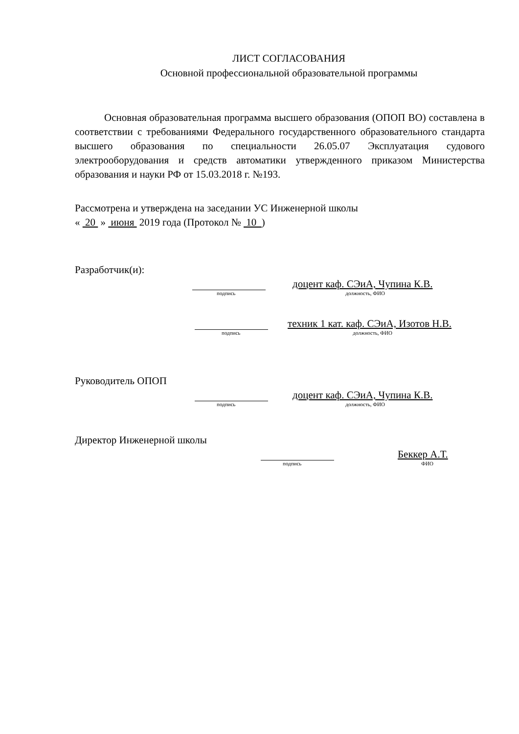ЛИСТ СОГЛАСОВАНИЯ
Основной профессиональной образовательной программы
Основная образовательная программа высшего образования (ОПОП ВО) составлена в соответствии с требованиями Федерального государственного образовательного стандарта высшего образования по специальности 26.05.07 Эксплуатация судового электрооборудования и средств автоматики утвержденного приказом Министерства образования и науки РФ от 15.03.2018 г. №193.
Рассмотрена и утверждена на заседании УС Инженерной школы
« 20 » июня 2019 года (Протокол № 10 )
Разработчик(и):
доцент каф. СЭиА, Чупина К.В.
подпись должность, ФИО
техник 1 кат. каф. СЭиА, Изотов Н.В.
подпись должность, ФИО
Руководитель ОПОП
доцент каф. СЭиА, Чупина К.В.
подпись должность, ФИО
Директор Инженерной школы
Беккер А.Т.
подпись ФИО